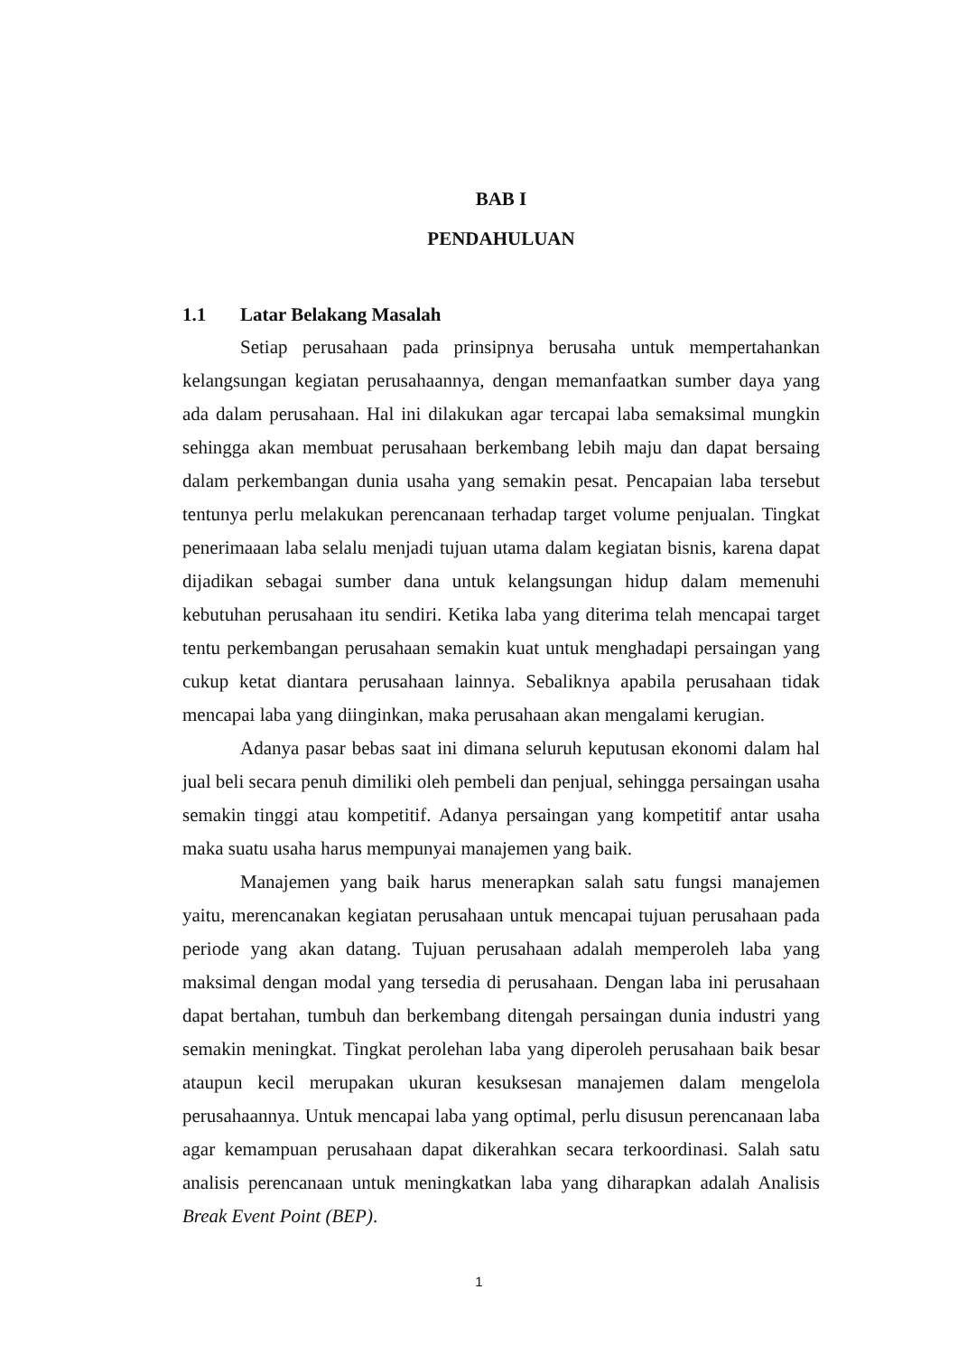BAB I
PENDAHULUAN
1.1 Latar Belakang Masalah
Setiap perusahaan pada prinsipnya berusaha untuk mempertahankan kelangsungan kegiatan perusahaannya, dengan memanfaatkan sumber daya yang ada dalam perusahaan. Hal ini dilakukan agar tercapai laba semaksimal mungkin sehingga akan membuat perusahaan berkembang lebih maju dan dapat bersaing dalam perkembangan dunia usaha yang semakin pesat. Pencapaian laba tersebut tentunya perlu melakukan perencanaan terhadap target volume penjualan. Tingkat penerimaaan laba selalu menjadi tujuan utama dalam kegiatan bisnis, karena dapat dijadikan sebagai sumber dana untuk kelangsungan hidup dalam memenuhi kebutuhan perusahaan itu sendiri. Ketika laba yang diterima telah mencapai target tentu perkembangan perusahaan semakin kuat untuk menghadapi persaingan yang cukup ketat diantara perusahaan lainnya. Sebaliknya apabila perusahaan tidak mencapai laba yang diinginkan, maka perusahaan akan mengalami kerugian.
Adanya pasar bebas saat ini dimana seluruh keputusan ekonomi dalam hal jual beli secara penuh dimiliki oleh pembeli dan penjual, sehingga persaingan usaha semakin tinggi atau kompetitif. Adanya persaingan yang kompetitif antar usaha maka suatu usaha harus mempunyai manajemen yang baik.
Manajemen yang baik harus menerapkan salah satu fungsi manajemen yaitu, merencanakan kegiatan perusahaan untuk mencapai tujuan perusahaan pada periode yang akan datang. Tujuan perusahaan adalah memperoleh laba yang maksimal dengan modal yang tersedia di perusahaan. Dengan laba ini perusahaan dapat bertahan, tumbuh dan berkembang ditengah persaingan dunia industri yang semakin meningkat. Tingkat perolehan laba yang diperoleh perusahaan baik besar ataupun kecil merupakan ukuran kesuksesan manajemen dalam mengelola perusahaannya. Untuk mencapai laba yang optimal, perlu disusun perencanaan laba agar kemampuan perusahaan dapat dikerahkan secara terkoordinasi. Salah satu analisis perencanaan untuk meningkatkan laba yang diharapkan adalah Analisis Break Event Point (BEP).
1